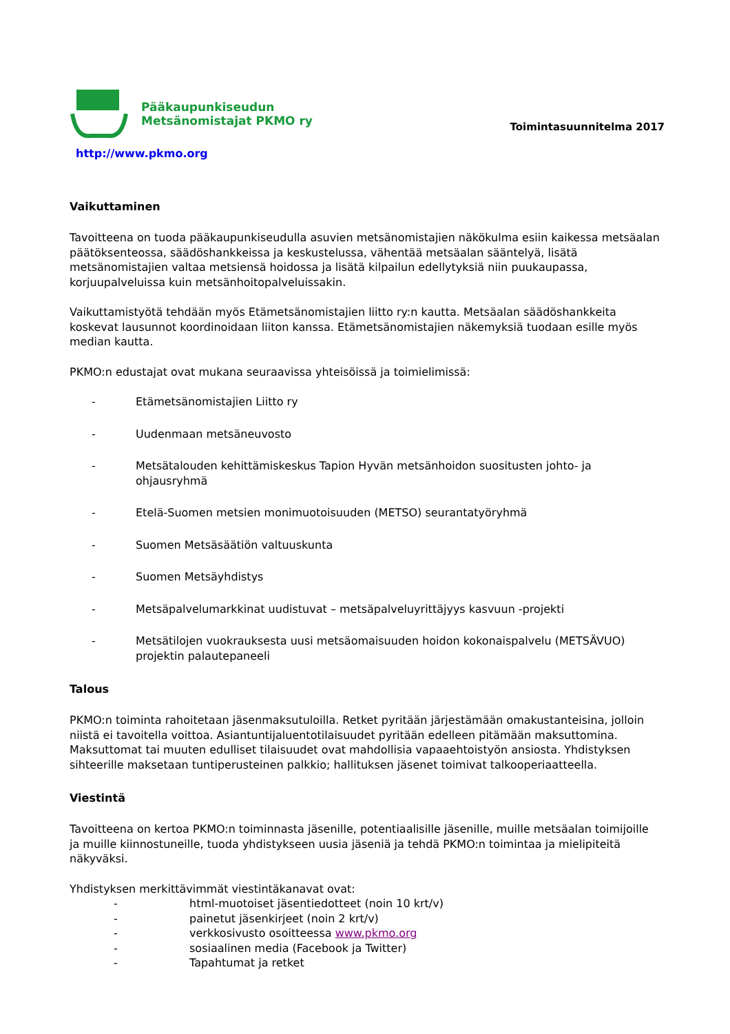Pääkaupunkiseudun
Metsänomistajat PKMO ry
http://www.pkmo.org
Toimintasuunnitelma 2017
Vaikuttaminen
Tavoitteena on tuoda pääkaupunkiseudulla asuvien metsänomistajien näkökulma esiin kaikessa metsäalan päätöksenteossa, säädöshankkeissa ja keskustelussa, vähentää metsäalan sääntelyä, lisätä metsänomistajien valtaa metsiensä hoidossa ja lisätä kilpailun edellytyksiä niin puukaupassa, korjuupalveluissa kuin metsänhoitopalveluissakin.
Vaikuttamistyötä tehdään myös Etämetsänomistajien liitto ry:n kautta. Metsäalan säädöshankkeita koskevat lausunnot koordinoidaan liiton kanssa. Etämetsänomistajien näkemyksiä tuodaan esille myös median kautta.
PKMO:n edustajat ovat mukana seuraavissa yhteisöissä ja toimielimissä:
- Etämetsänomistajien Liitto ry
- Uudenmaan metsäneuvosto
- Metsätalouden kehittämiskeskus Tapion Hyvän metsänhoidon suositusten johto- ja ohjausryhmä
- Etelä-Suomen metsien monimuotoisuuden (METSO) seurantatyöryhmä
- Suomen Metsäsäätiön valtuuskunta
- Suomen Metsäyhdistys
- Metsäpalvelumarkkinat uudistuvat – metsäpalveluyrittäjyys kasvuun -projekti
- Metsätilojen vuokrauksesta uusi metsäomaisuuden hoidon kokonaispalvelu (METSÄVUO) projektin palautepaneeli
Talous
PKMO:n toiminta rahoitetaan jäsenmaksutuloilla. Retket pyritään järjestämään omakustanteisina, jolloin niistä ei tavoitella voittoa. Asiantuntijaluentotilaisuudet pyritään edelleen pitämään maksuttomina. Maksuttomat tai muuten edulliset tilaisuudet ovat mahdollisia vapaaehtoistyön ansiosta. Yhdistyksen sihteerille maksetaan tuntiperusteinen palkkio; hallituksen jäsenet toimivat talkooperiaatteella.
Viestintä
Tavoitteena on kertoa PKMO:n toiminnasta jäsenille, potentiaalisille jäsenille, muille metsäalan toimijoille ja muille kiinnostuneille, tuoda yhdistykseen uusia jäseniä ja tehdä PKMO:n toimintaa ja mielipiteitä näkyväksi.
Yhdistyksen merkittävimmät viestintäkanavat ovat:
- html-muotoiset jäsentiedotteet (noin 10 krt/v)
- painetut jäsenkirjeet (noin 2 krt/v)
- verkkosivusto osoitteessa www.pkmo.org
- sosiaalinen media (Facebook ja Twitter)
- Tapahtumat ja retket